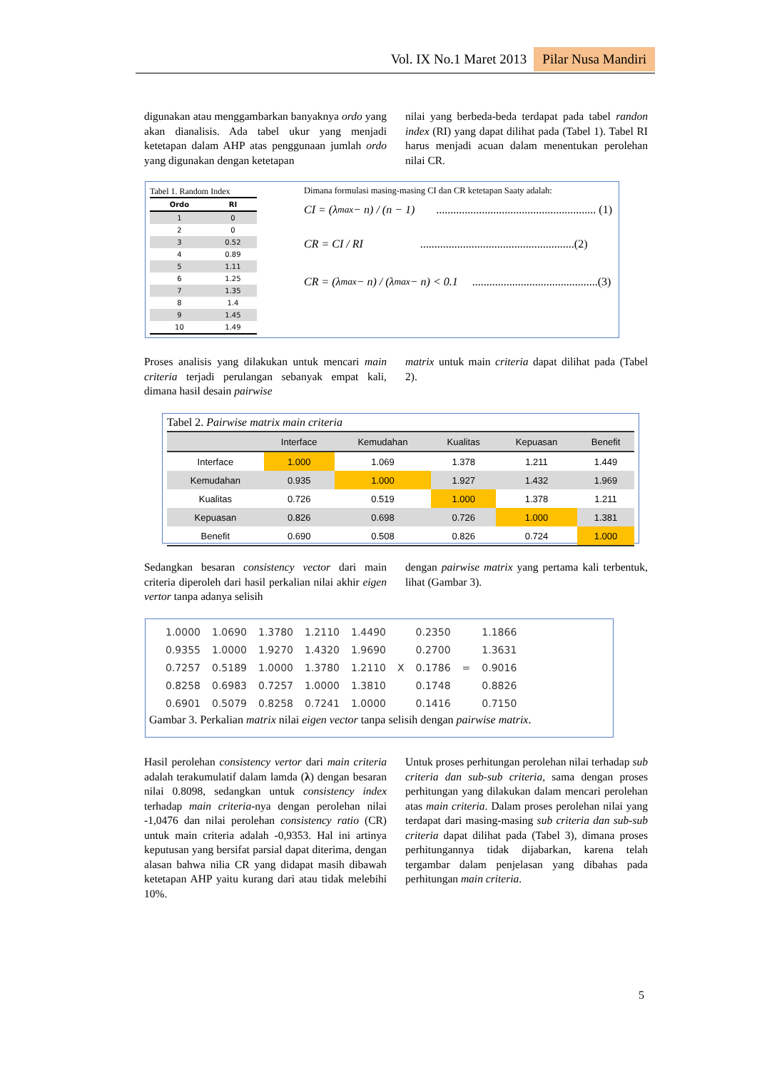Vol. IX No.1 Maret 2013 Pilar Nusa Mandiri
digunakan atau menggambarkan banyaknya ordo yang akan dianalisis. Ada tabel ukur yang menjadi ketetapan dalam AHP atas penggunaan jumlah ordo yang digunakan dengan ketetapan
nilai yang berbeda-beda terdapat pada tabel randon index (RI) yang dapat dilihat pada (Tabel 1). Tabel RI harus menjadi acuan dalam menentukan perolehan nilai CR.
Tabel 1. Random Index
| Ordo | RI |
| --- | --- |
| 1 | 0 |
| 2 | 0 |
| 3 | 0.52 |
| 4 | 0.89 |
| 5 | 1.11 |
| 6 | 1.25 |
| 7 | 1.35 |
| 8 | 1.4 |
| 9 | 1.45 |
| 10 | 1.49 |
Dimana formulasi masing-masing CI dan CR ketetapan Saaty adalah:
CI = (λ<sub>max</sub> − n) / (n − 1) ........................................................ (1)
CR = CI / RI ......................................................(2)
CR = (λ<sub>max</sub> − n) / (λ<sub>max</sub> − n) < 0.1 ............................................(3)
Proses analisis yang dilakukan untuk mencari main criteria terjadi perulangan sebanyak empat kali, dimana hasil desain pairwise
matrix untuk main criteria dapat dilihat pada (Tabel 2).
Tabel 2. Pairwise matrix main criteria
| | Interface | Kemudahan | Kualitas | Kepuasan | Benefit |
| Interface | 1.000 | 1.069 | 1.378 | 1.211 | 1.449 |
| Kemudahan | 0.935 | 1.000 | 1.927 | 1.432 | 1.969 |
| Kualitas | 0.726 | 0.519 | 1.000 | 1.378 | 1.211 |
| Kepuasan | 0.826 | 0.698 | 0.726 | 1.000 | 1.381 |
| Benefit | 0.690 | 0.508 | 0.826 | 0.724 | 1.000 |
Sedangkan besaran consistency vector dari main criteria diperoleh dari hasil perkalian nilai akhir eigen vertor tanpa adanya selisih
dengan pairwise matrix yang pertama kali terbentuk, lihat (Gambar 3).
| 1.0000 | 1.0690 | 1.3780 | 1.2110 | 1.4490 | | 0.2350 | | 1.1866 |
| 0.9355 | 1.0000 | 1.9270 | 1.4320 | 1.9690 | | 0.2700 | | 1.3631 |
| 0.7257 | 0.5189 | 1.0000 | 1.3780 | 1.2110 | X | 0.1786 | = | 0.9016 |
| 0.8258 | 0.6983 | 0.7257 | 1.0000 | 1.3810 | | 0.1748 | | 0.8826 |
| 0.6901 | 0.5079 | 0.8258 | 0.7241 | 1.0000 | | 0.1416 | | 0.7150 |
Gambar 3. Perkalian matrix nilai eigen vector tanpa selisih dengan pairwise matrix.
Hasil perolehan consistency vertor dari main criteria adalah terakumulatif dalam lamda (λ) dengan besaran nilai 0.8098, sedangkan untuk consistency index terhadap main criteria-nya dengan perolehan nilai -1,0476 dan nilai perolehan consistency ratio (CR) untuk main criteria adalah -0,9353. Hal ini artinya keputusan yang bersifat parsial dapat diterima, dengan alasan bahwa nilia CR yang didapat masih dibawah ketetapan AHP yaitu kurang dari atau tidak melebihi 10%.
Untuk proses perhitungan perolehan nilai terhadap sub criteria dan sub-sub criteria, sama dengan proses perhitungan yang dilakukan dalam mencari perolehan atas main criteria. Dalam proses perolehan nilai yang terdapat dari masing-masing sub criteria dan sub-sub criteria dapat dilihat pada (Tabel 3), dimana proses perhitungannya tidak dijabarkan, karena telah tergambar dalam penjelasan yang dibahas pada perhitungan main criteria.
5